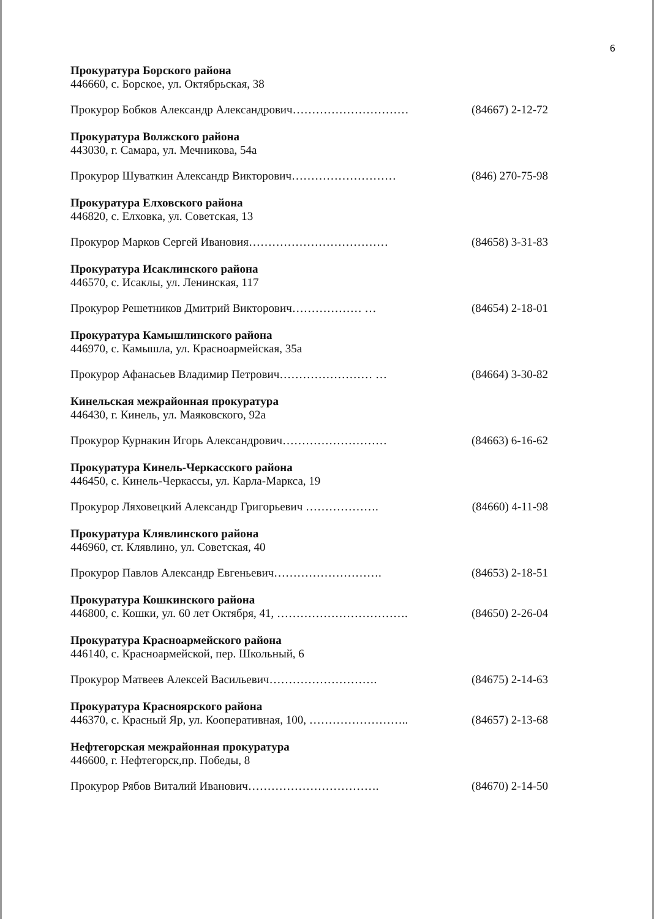6
Прокуратура Борского района
446660, с. Борское, ул. Октябрьская, 38
Прокурор Бобков Александр Александрович………………………… (84667) 2-12-72
Прокуратура Волжского района
443030, г. Самара, ул. Мечникова, 54а
Прокурор Шуваткин Александр Викторович……………………… (846) 270-75-98
Прокуратура Елховского района
446820, с. Елховка, ул. Советская, 13
Прокурор Марков Сергей Ивановия……………………………… (84658) 3-31-83
Прокуратура Исаклинского района
446570, с. Исаклы, ул. Ленинская, 117
Прокурор Решетников Дмитрий Викторович……………… … (84654) 2-18-01
Прокуратура Камышлинского района
446970, с. Камышла, ул. Красноармейская, 35а
Прокурор Афанасьев Владимир Петрович…………………… … (84664) 3-30-82
Кинельская межрайонная прокуратура
446430, г. Кинель, ул. Маяковского, 92а
Прокурор Курнакин Игорь Александрович……………………… (84663) 6-16-62
Прокуратура Кинель-Черкасского района
446450, с. Кинель-Черкассы, ул. Карла-Маркса, 19
Прокурор Ляховецкий Александр Григорьевич ………………. (84660) 4-11-98
Прокуратура Клявлинского района
446960, ст. Клявлино, ул. Советская, 40
Прокурор Павлов Александр Евгеньевич………………………. (84653) 2-18-51
Прокуратура Кошкинского района
446800, с. Кошки, ул. 60 лет Октября, 41, ……………………………. (84650) 2-26-04
Прокуратура Красноармейского района
446140, с. Красноармейской, пер. Школьный, 6
Прокурор Матвеев Алексей Васильевич………………………. (84675) 2-14-63
Прокуратура Красноярского района
446370, с. Красный Яр, ул. Кооперативная, 100, …………………….. (84657) 2-13-68
Нефтегорская межрайонная прокуратура
446600, г. Нефтегорск,пр. Победы, 8
Прокурор Рябов Виталий Иванович……………………………. (84670) 2-14-50